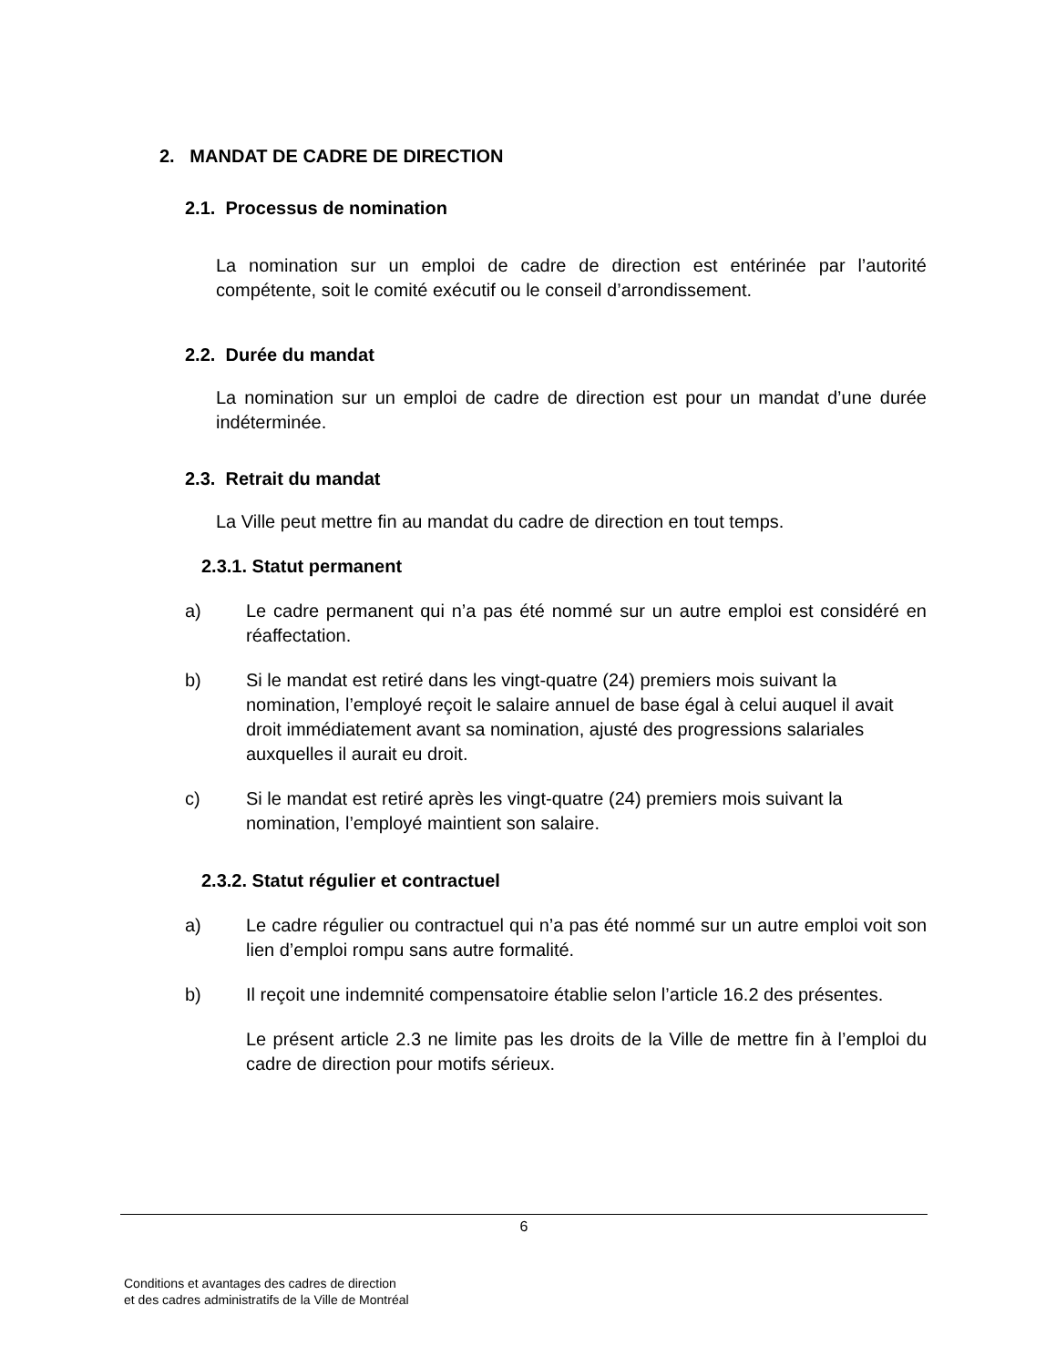2. MANDAT DE CADRE DE DIRECTION
2.1. Processus de nomination
La nomination sur un emploi de cadre de direction est entérinée par l’autorité compétente, soit le comité exécutif ou le conseil d’arrondissement.
2.2. Durée du mandat
La nomination sur un emploi de cadre de direction est pour un mandat d’une durée indéterminée.
2.3. Retrait du mandat
La Ville peut mettre fin au mandat du cadre de direction en tout temps.
2.3.1. Statut permanent
a) Le cadre permanent qui n’a pas été nommé sur un autre emploi est considéré en réaffectation.
b) Si le mandat est retiré dans les vingt-quatre (24) premiers mois suivant la nomination, l’employé reçoit le salaire annuel de base égal à celui auquel il avait droit immédiatement avant sa nomination, ajusté des progressions salariales auxquelles il aurait eu droit.
c) Si le mandat est retiré après les vingt-quatre (24) premiers mois suivant la nomination, l’employé maintient son salaire.
2.3.2. Statut régulier et contractuel
a) Le cadre régulier ou contractuel qui n’a pas été nommé sur un autre emploi voit son lien d’emploi rompu sans autre formalité.
b) Il reçoit une indemnité compensatoire établie selon l’article 16.2 des présentes.
Le présent article 2.3 ne limite pas les droits de la Ville de mettre fin à l’emploi du cadre de direction pour motifs sérieux.
6
Conditions et avantages des cadres de direction
et des cadres administratifs de la Ville de Montréal